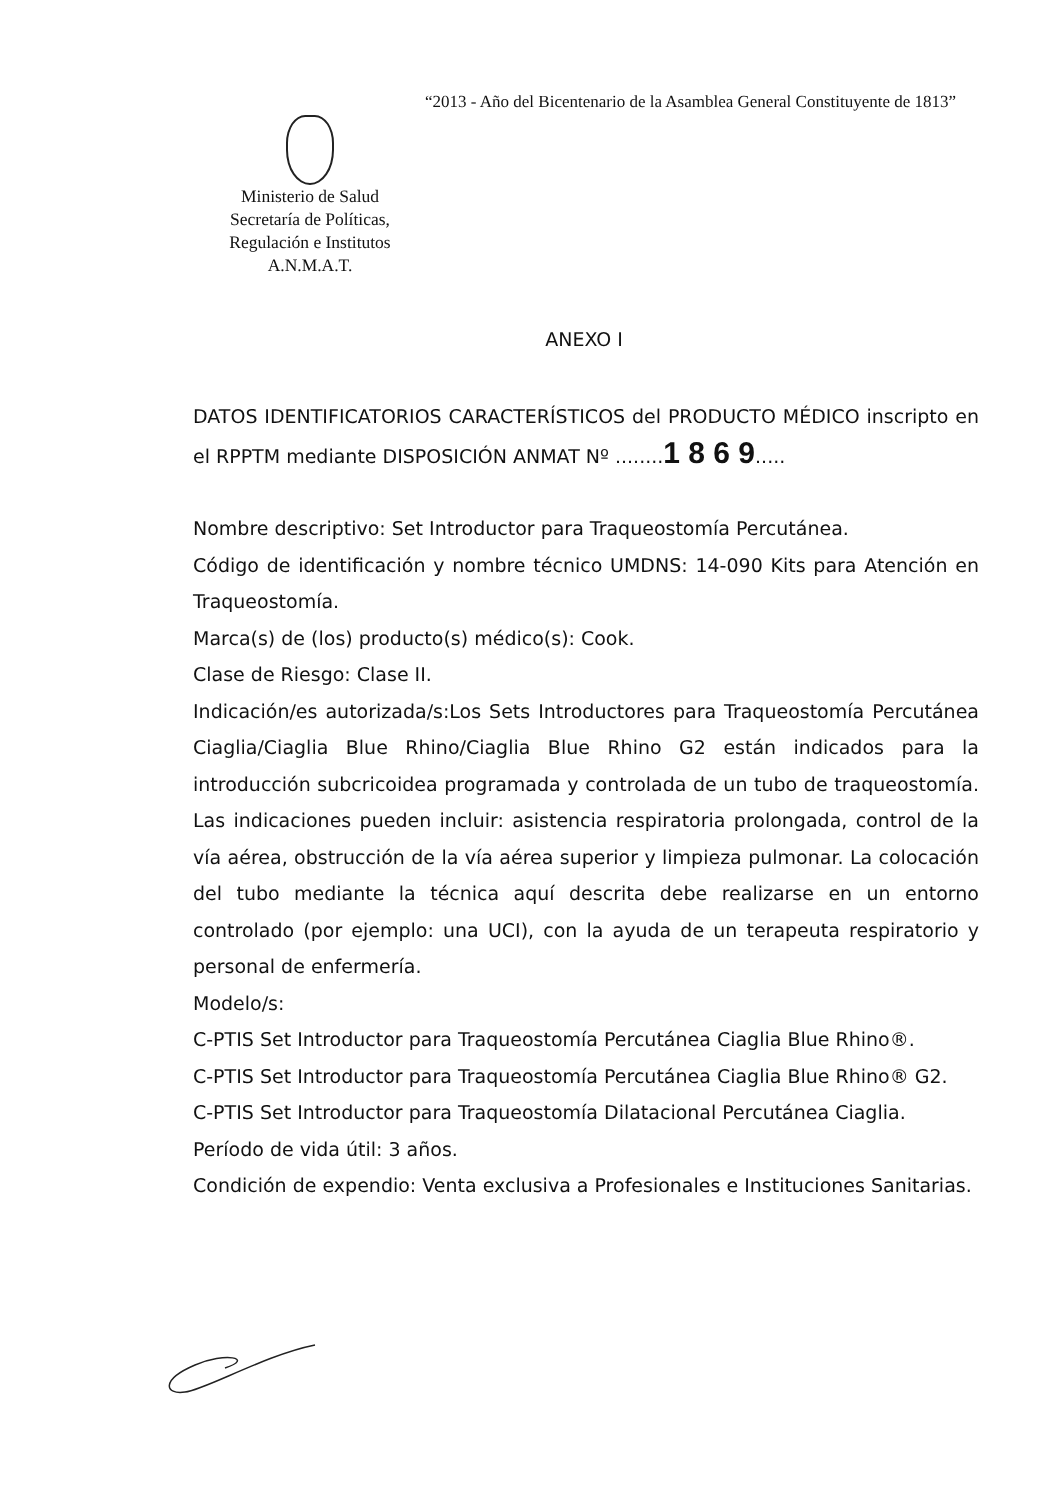“2013 - Año del Bicentenario de la Asamblea General Constituyente de 1813”
Ministerio de Salud
Secretaría de Políticas,
Regulación e Institutos
A.N.M.A.T.
ANEXO I
DATOS IDENTIFICATORIOS CARACTERÍSTICOS del PRODUCTO MÉDICO inscripto en el RPPTM mediante DISPOSICIÓN ANMAT Nº ........1 8 6 9.....
Nombre descriptivo: Set Introductor para Traqueostomía Percutánea.
Código de identificación y nombre técnico UMDNS: 14-090 Kits para Atención en Traqueostomía.
Marca(s) de (los) producto(s) médico(s): Cook.
Clase de Riesgo: Clase II.
Indicación/es autorizada/s:Los Sets Introductores para Traqueostomía Percutánea Ciaglia/Ciaglia Blue Rhino/Ciaglia Blue Rhino G2 están indicados para la introducción subcricoidea programada y controlada de un tubo de traqueostomía. Las indicaciones pueden incluir: asistencia respiratoria prolongada, control de la vía aérea, obstrucción de la vía aérea superior y limpieza pulmonar. La colocación del tubo mediante la técnica aquí descrita debe realizarse en un entorno controlado (por ejemplo: una UCI), con la ayuda de un terapeuta respiratorio y personal de enfermería.
Modelo/s:
C-PTIS Set Introductor para Traqueostomía Percutánea Ciaglia Blue Rhino®.
C-PTIS Set Introductor para Traqueostomía Percutánea Ciaglia Blue Rhino® G2.
C-PTIS Set Introductor para Traqueostomía Dilatacional Percutánea Ciaglia.
Período de vida útil: 3 años.
Condición de expendio: Venta exclusiva a Profesionales e Instituciones Sanitarias.